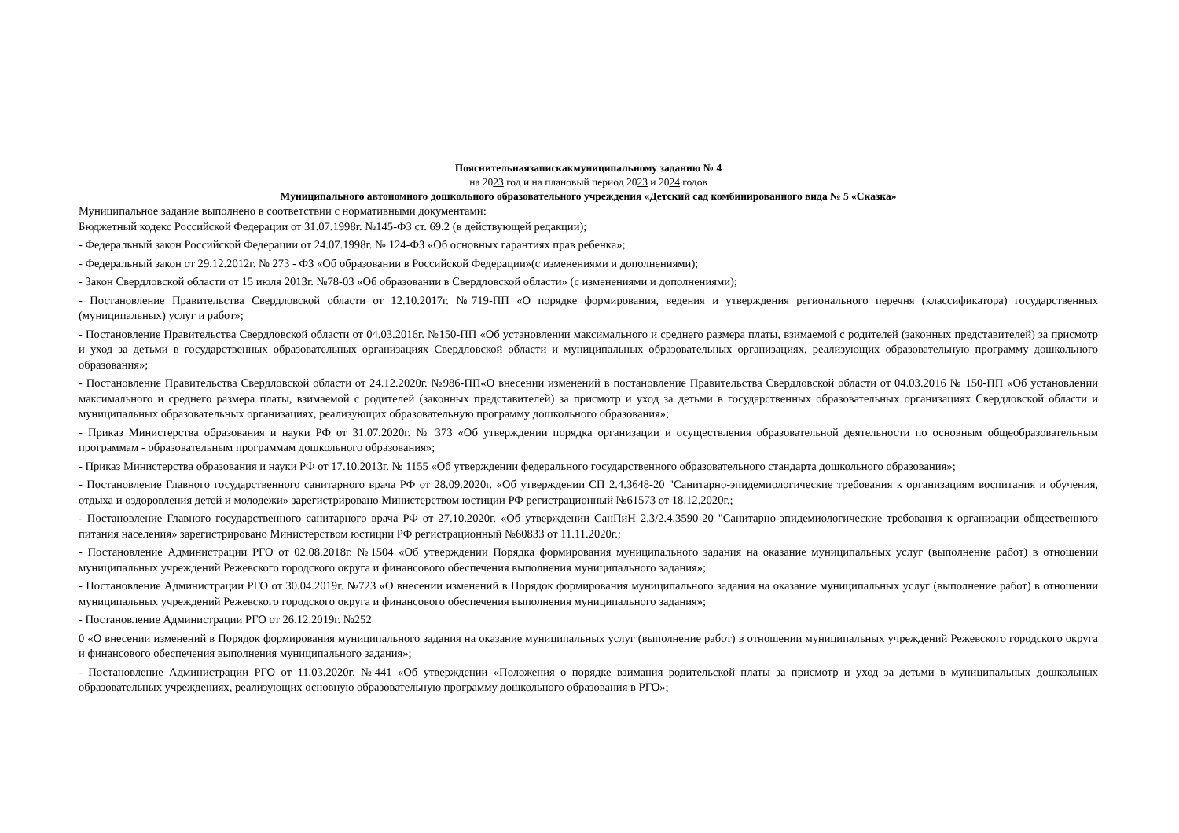Пояснительнаязапискакмуниципальному заданию № 4
на 2023 год и на плановый период 2023 и 2024 годов
Муниципального автономного дошкольного образовательного учреждения «Детский сад комбинированного вида № 5 «Сказка»
Муниципальное задание выполнено в соответствии с нормативными документами:
Бюджетный кодекс Российской Федерации от 31.07.1998г. №145-ФЗ ст. 69.2 (в действующей редакции);
- Федеральный закон Российской Федерации от 24.07.1998г. № 124-ФЗ «Об основных гарантиях прав ребенка»;
- Федеральный закон от 29.12.2012г. № 273 - ФЗ «Об образовании в Российской Федерации»(с изменениями и дополнениями);
- Закон Свердловской области от 15 июля 2013г. №78-03 «Об образовании в Свердловской области» (с изменениями и дополнениями);
- Постановление Правительства Свердловской области от 12.10.2017г. №719-ПП «О порядке формирования, ведения и утверждения регионального перечня (классификатора) государственных (муниципальных) услуг и работ»;
- Постановление Правительства Свердловской области от 04.03.2016г. №150-ПП «Об установлении максимального и среднего размера платы, взимаемой с родителей (законных представителей) за присмотр и уход за детьми в государственных образовательных организациях Свердловской области и муниципальных образовательных организациях, реализующих образовательную программу дошкольного образования»;
- Постановление Правительства Свердловской области от 24.12.2020г. №986-ПП«О внесении изменений в постановление Правительства Свердловской области от 04.03.2016 № 150-ПП «Об установлении максимального и среднего размера платы, взимаемой с родителей (законных представителей) за присмотр и уход за детьми в государственных образовательных организациях Свердловской области и муниципальных образовательных организациях, реализующих образовательную программу дошкольного образования»;
- Приказ Министерства образования и науки РФ от 31.07.2020г. № 373 «Об утверждении порядка организации и осуществления образовательной деятельности по основным общеобразовательным программам - образовательным программам дошкольного образования»;
- Приказ Министерства образования и науки РФ от 17.10.2013г. № 1155 «Об утверждении федерального государственного образовательного стандарта дошкольного образования»;
- Постановление Главного государственного санитарного врача РФ от 28.09.2020г. «Об утверждении СП 2.4.3648-20 "Санитарно-эпидемиологические требования к организациям воспитания и обучения, отдыха и оздоровления детей и молодежи» зарегистрировано Министерством юстиции РФ регистрационный №61573 от 18.12.2020г.;
- Постановление Главного государственного санитарного врача РФ от 27.10.2020г. «Об утверждении СанПиН 2.3/2.4.3590-20 "Санитарно-эпидемиологические требования к организации общественного питания населения» зарегистрировано Министерством юстиции РФ регистрационный №60833 от 11.11.2020г.;
- Постановление Администрации РГО от 02.08.2018г. №1504 «Об утверждении Порядка формирования муниципального задания на оказание муниципальных услуг (выполнение работ) в отношении муниципальных учреждений Режевского городского округа и финансового обеспечения выполнения муниципального задания»;
- Постановление Администрации РГО от 30.04.2019г. №723 «О внесении изменений в Порядок формирования муниципального задания на оказание муниципальных услуг (выполнение работ) в отношении муниципальных учреждений Режевского городского округа и финансового обеспечения выполнения муниципального задания»;
- Постановление Администрации РГО от 26.12.2019г. №252
0 «О внесении изменений в Порядок формирования муниципального задания на оказание муниципальных услуг (выполнение работ) в отношении муниципальных учреждений Режевского городского округа и финансового обеспечения выполнения муниципального задания»;
- Постановление Администрации РГО от 11.03.2020г. №441 «Об утверждении «Положения о порядке взимания родительской платы за присмотр и уход за детьми в муниципальных дошкольных образовательных учреждениях, реализующих основную образовательную программу дошкольного образования в РГО»;